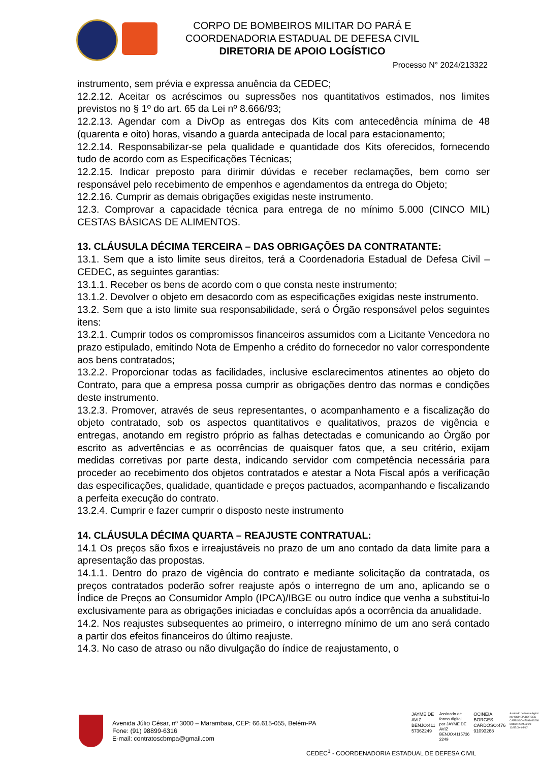CORPO DE BOMBEIROS MILITAR DO PARÁ E
COORDENADORIA ESTADUAL DE DEFESA CIVIL
DIRETORIA DE APOIO LOGÍSTICO
Processo N° 2024/213322
instrumento, sem prévia e expressa anuência da CEDEC;
12.2.12. Aceitar os acréscimos ou supressões nos quantitativos estimados, nos limites previstos no § 1º do art. 65 da Lei nº 8.666/93;
12.2.13. Agendar com a DivOp as entregas dos Kits com antecedência mínima de 48 (quarenta e oito) horas, visando a guarda antecipada de local para estacionamento;
12.2.14. Responsabilizar-se pela qualidade e quantidade dos Kits oferecidos, fornecendo tudo de acordo com as Especificações Técnicas;
12.2.15. Indicar preposto para dirimir dúvidas e receber reclamações, bem como ser responsável pelo recebimento de empenhos e agendamentos da entrega do Objeto;
12.2.16. Cumprir as demais obrigações exigidas neste instrumento.
12.3. Comprovar a capacidade técnica para entrega de no mínimo 5.000 (CINCO MIL) CESTAS BÁSICAS DE ALIMENTOS.
13. CLÁUSULA DÉCIMA TERCEIRA – DAS OBRIGAÇÕES DA CONTRATANTE:
13.1. Sem que a isto limite seus direitos, terá a Coordenadoria Estadual de Defesa Civil – CEDEC, as seguintes garantias:
13.1.1. Receber os bens de acordo com o que consta neste instrumento;
13.1.2. Devolver o objeto em desacordo com as especificações exigidas neste instrumento.
13.2. Sem que a isto limite sua responsabilidade, será o Órgão responsável pelos seguintes itens:
13.2.1. Cumprir todos os compromissos financeiros assumidos com a Licitante Vencedora no prazo estipulado, emitindo Nota de Empenho a crédito do fornecedor no valor correspondente aos bens contratados;
13.2.2. Proporcionar todas as facilidades, inclusive esclarecimentos atinentes ao objeto do Contrato, para que a empresa possa cumprir as obrigações dentro das normas e condições deste instrumento.
13.2.3. Promover, através de seus representantes, o acompanhamento e a fiscalização do objeto contratado, sob os aspectos quantitativos e qualitativos, prazos de vigência e entregas, anotando em registro próprio as falhas detectadas e comunicando ao Órgão por escrito as advertências e as ocorrências de quaisquer fatos que, a seu critério, exijam medidas corretivas por parte desta, indicando servidor com competência necessária para proceder ao recebimento dos objetos contratados e atestar a Nota Fiscal após a verificação das especificações, qualidade, quantidade e preços pactuados, acompanhando e fiscalizando a perfeita execução do contrato.
13.2.4. Cumprir e fazer cumprir o disposto neste instrumento
14. CLÁUSULA DÉCIMA QUARTA – REAJUSTE CONTRATUAL:
14.1 Os preços são fixos e irreajustáveis no prazo de um ano contado da data limite para a apresentação das propostas.
14.1.1. Dentro do prazo de vigência do contrato e mediante solicitação da contratada, os preços contratados poderão sofrer reajuste após o interregno de um ano, aplicando se o Índice de Preços ao Consumidor Amplo (IPCA)/IBGE ou outro índice que venha a substitui-lo exclusivamente para as obrigações iniciadas e concluídas após a ocorrência da anualidade.
14.2. Nos reajustes subsequentes ao primeiro, o interregno mínimo de um ano será contado a partir dos efeitos financeiros do último reajuste.
14.3. No caso de atraso ou não divulgação do índice de reajustamento, o
Avenida Júlio César, nº 3000 – Marambaia, CEP: 66.615-055, Belém-PA
Fone: (91) 98899-6316
E-mail: contratoscbmpa@gmail.com
JAYME DE
AVIZ
BENJO:411
57362249
Assinado de
forma digital
por JAYME DE
AVIZ
BENJO:4115736
2249
OCINEIA
BORGES
CARDOSO:476
91093268
Assinado de forma digital
por OCINEIA BORGES
CARDOSO:47691093268
Dados: 2024.02.28
13:55:09 -03'00'
CEDEC<sup>1</sup> - COORDENADORIA ESTADUAL DE DEFESA CIVIL